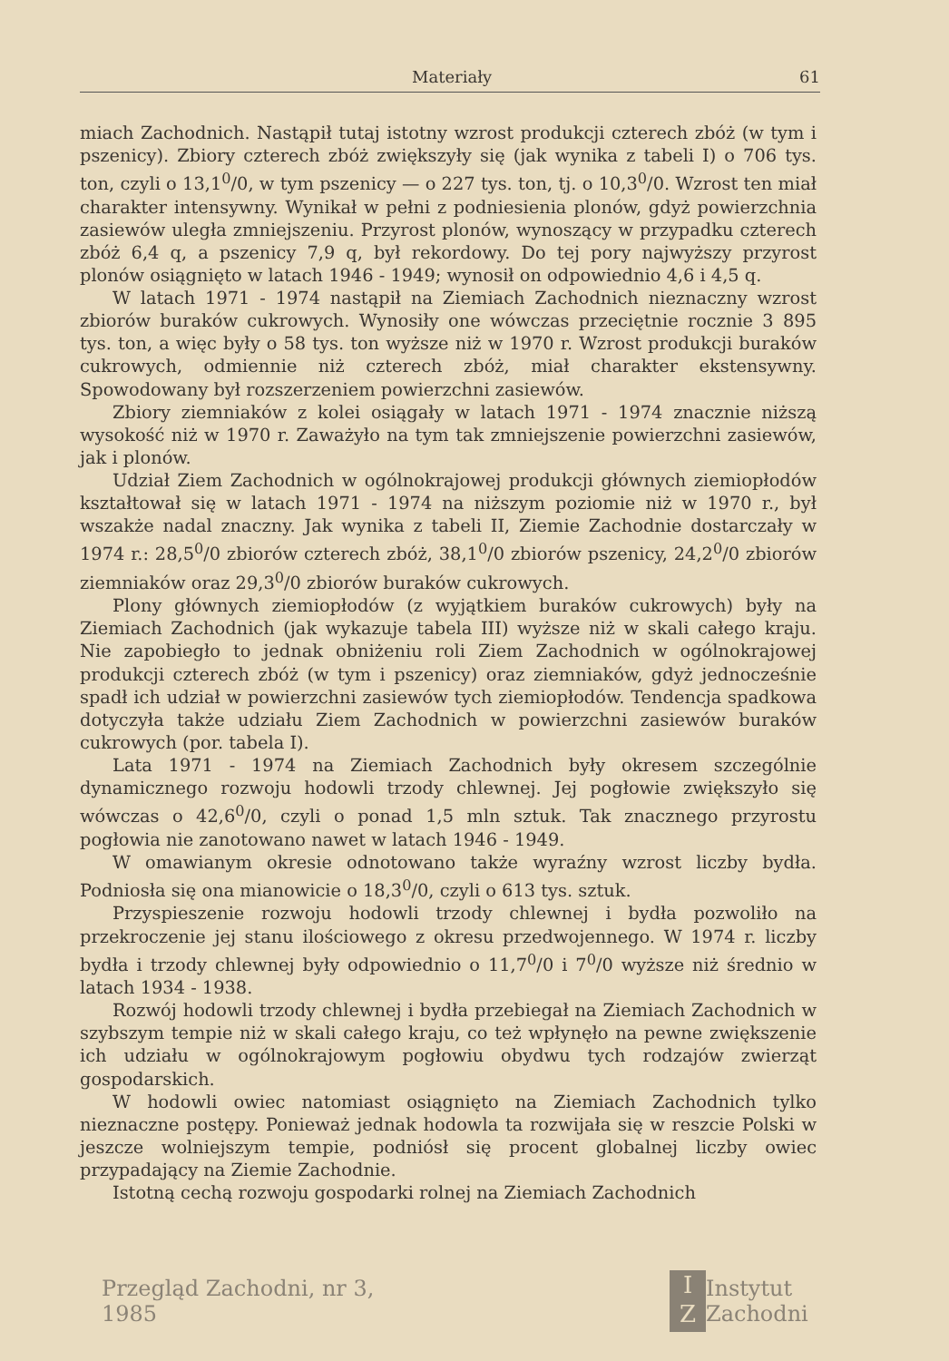Materiały 61
miach Zachodnich. Nastąpił tutaj istotny wzrost produkcji czterech zbóż (w tym i pszenicy). Zbiory czterech zbóż zwiększyły się (jak wynika z tabeli I) o 706 tys. ton, czyli o 13,1<sup>0</sup>/0, w tym pszenicy — o 227 tys. ton, tj. o 10,3<sup>0</sup>/0. Wzrost ten miał charakter intensywny. Wynikał w pełni z podniesienia plonów, gdyż powierzchnia zasiewów uległa zmniejszeniu. Przyrost plonów, wynoszący w przypadku czterech zbóż 6,4 q, a pszenicy 7,9 q, był rekordowy. Do tej pory najwyższy przyrost plonów osiągnięto w latach 1946 - 1949; wynosił on odpowiednio 4,6 i 4,5 q.
W latach 1971 - 1974 nastąpił na Ziemiach Zachodnich nieznaczny wzrost zbiorów buraków cukrowych. Wynosiły one wówczas przeciętnie rocznie 3 895 tys. ton, a więc były o 58 tys. ton wyższe niż w 1970 r. Wzrost produkcji buraków cukrowych, odmiennie niż czterech zbóż, miał charakter ekstensywny. Spowodowany był rozszerzeniem powierzchni zasiewów.
Zbiory ziemniaków z kolei osiągały w latach 1971 - 1974 znacznie niższą wysokość niż w 1970 r. Zaważyło na tym tak zmniejszenie powierzchni zasiewów, jak i plonów.
Udział Ziem Zachodnich w ogólnokrajowej produkcji głównych ziemiopłodów kształtował się w latach 1971 - 1974 na niższym poziomie niż w 1970 r., był wszakże nadal znaczny. Jak wynika z tabeli II, Ziemie Zachodnie dostarczały w 1974 r.: 28,5<sup>0</sup>/0 zbiorów czterech zbóż, 38,1<sup>0</sup>/0 zbiorów pszenicy, 24,2<sup>0</sup>/0 zbiorów ziemniaków oraz 29,3<sup>0</sup>/0 zbiorów buraków cukrowych.
Plony głównych ziemiopłodów (z wyjątkiem buraków cukrowych) były na Ziemiach Zachodnich (jak wykazuje tabela III) wyższe niż w skali całego kraju. Nie zapobiegło to jednak obniżeniu roli Ziem Zachodnich w ogólnokrajowej produkcji czterech zbóż (w tym i pszenicy) oraz ziemniaków, gdyż jednocześnie spadł ich udział w powierzchni zasiewów tych ziemiopłodów. Tendencja spadkowa dotyczyła także udziału Ziem Zachodnich w powierzchni zasiewów buraków cukrowych (por. tabela I).
Lata 1971 - 1974 na Ziemiach Zachodnich były okresem szczególnie dynamicznego rozwoju hodowli trzody chlewnej. Jej pogłowie zwiększyło się wówczas o 42,6<sup>0</sup>/0, czyli o ponad 1,5 mln sztuk. Tak znacznego przyrostu pogłowia nie zanotowano nawet w latach 1946 - 1949.
W omawianym okresie odnotowano także wyraźny wzrost liczby bydła. Podniosła się ona mianowicie o 18,3<sup>0</sup>/0, czyli o 613 tys. sztuk.
Przyspieszenie rozwoju hodowli trzody chlewnej i bydła pozwoliło na przekroczenie jej stanu ilościowego z okresu przedwojennego. W 1974 r. liczby bydła i trzody chlewnej były odpowiednio o 11,7<sup>0</sup>/0 i 7<sup>0</sup>/0 wyższe niż średnio w latach 1934 - 1938.
Rozwój hodowli trzody chlewnej i bydła przebiegał na Ziemiach Zachodnich w szybszym tempie niż w skali całego kraju, co też wpłynęło na pewne zwiększenie ich udziału w ogólnokrajowym pogłowiu obydwu tych rodzajów zwierząt gospodarskich.
W hodowli owiec natomiast osiągnięto na Ziemiach Zachodnich tylko nieznaczne postępy. Ponieważ jednak hodowla ta rozwijała się w reszcie Polski w jeszcze wolniejszym tempie, podniósł się procent globalnej liczby owiec przypadający na Ziemie Zachodnie.
Istotną cechą rozwoju gospodarki rolnej na Ziemiach Zachodnich
Przegląd Zachodni, nr 3, 1985
I
Z
Instytut Zachodni